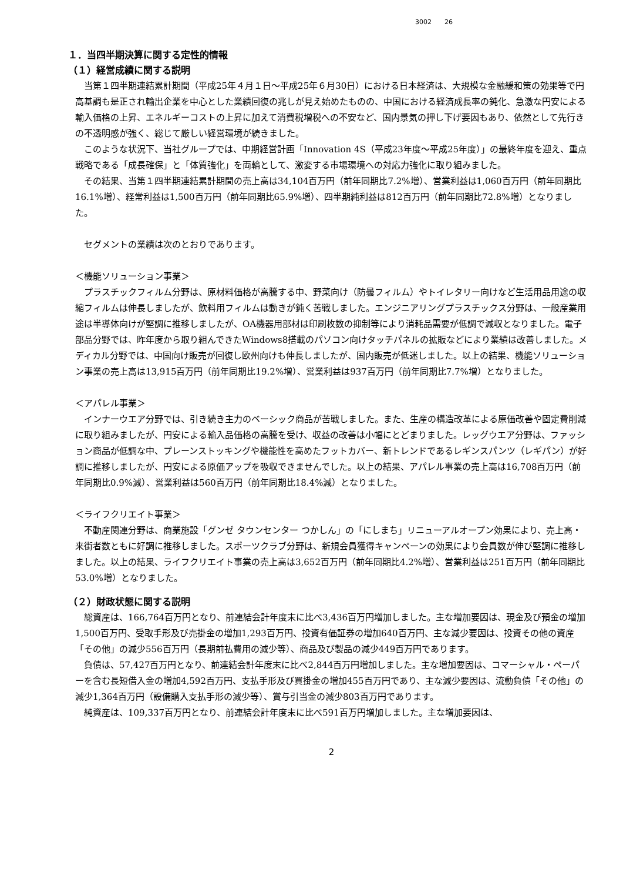3002　　26
１．当四半期決算に関する定性的情報
（１）経営成績に関する説明
当第１四半期連結累計期間（平成25年４月１日～平成25年６月30日）における日本経済は、大規模な金融緩和策の効果等で円高基調も是正され輸出企業を中心とした業績回復の兆しが見え始めたものの、中国における経済成長率の鈍化、急激な円安による輸入価格の上昇、エネルギーコストの上昇に加えて消費税増税への不安など、国内景気の押し下げ要因もあり、依然として先行きの不透明感が強く、総じて厳しい経営環境が続きました。
このような状況下、当社グループでは、中期経営計画「Innovation 4S（平成23年度～平成25年度）」の最終年度を迎え、重点戦略である「成長確保」と「体質強化」を両輪として、激変する市場環境への対応力強化に取り組みました。
その結果、当第１四半期連結累計期間の売上高は34,104百万円（前年同期比7.2%増）、営業利益は1,060百万円（前年同期比16.1%増）、経常利益は1,500百万円（前年同期比65.9%増）、四半期純利益は812百万円（前年同期比72.8%増）となりました。
セグメントの業績は次のとおりであります。
＜機能ソリューション事業＞
プラスチックフィルム分野は、原材料価格が高騰する中、野菜向け（防曇フィルム）やトイレタリー向けなど生活用品用途の収縮フィルムは伸長しましたが、飲料用フィルムは動きが鈍く苦戦しました。エンジニアリングプラスチックス分野は、一般産業用途は半導体向けが堅調に推移しましたが、OA機器用部材は印刷枚数の抑制等により消耗品需要が低調で減収となりました。電子部品分野では、昨年度から取り組んできたWindows8搭載のパソコン向けタッチパネルの拡販などにより業績は改善しました。メディカル分野では、中国向け販売が回復し欧州向けも伸長しましたが、国内販売が低迷しました。以上の結果、機能ソリューション事業の売上高は13,915百万円（前年同期比19.2%増）、営業利益は937百万円（前年同期比7.7%増）となりました。
＜アパレル事業＞
インナーウエア分野では、引き続き主力のベーシック商品が苦戦しました。また、生産の構造改革による原価改善や固定費削減に取り組みましたが、円安による輸入品価格の高騰を受け、収益の改善は小幅にとどまりました。レッグウエア分野は、ファッション商品が低調な中、プレーンストッキングや機能性を高めたフットカバー、新トレンドであるレギンスパンツ（レギパン）が好調に推移しましたが、円安による原価アップを吸収できませんでした。以上の結果、アパレル事業の売上高は16,708百万円（前年同期比0.9%減）、営業利益は560百万円（前年同期比18.4%減）となりました。
＜ライフクリエイト事業＞
不動産関連分野は、商業施設「グンゼ タウンセンター つかしん」の「にしまち」リニューアルオープン効果により、売上高・来街者数ともに好調に推移しました。スポーツクラブ分野は、新規会員獲得キャンペーンの効果により会員数が伸び堅調に推移しました。以上の結果、ライフクリエイト事業の売上高は3,652百万円（前年同期比4.2%増）、営業利益は251百万円（前年同期比53.0%増）となりました。
（２）財政状態に関する説明
総資産は、166,764百万円となり、前連結会計年度末に比べ3,436百万円増加しました。主な増加要因は、現金及び預金の増加1,500百万円、受取手形及び売掛金の増加1,293百万円、投資有価証券の増加640百万円、主な減少要因は、投資その他の資産「その他」の減少556百万円（長期前払費用の減少等）、商品及び製品の減少449百万円であります。
負債は、57,427百万円となり、前連結会計年度末に比べ2,844百万円増加しました。主な増加要因は、コマーシャル・ペーパーを含む長短借入金の増加4,592百万円、支払手形及び買掛金の増加455百万円であり、主な減少要因は、流動負債「その他」の減少1,364百万円（設備購入支払手形の減少等）、賞与引当金の減少803百万円であります。
純資産は、109,337百万円となり、前連結会計年度末に比べ591百万円増加しました。主な増加要因は、
2